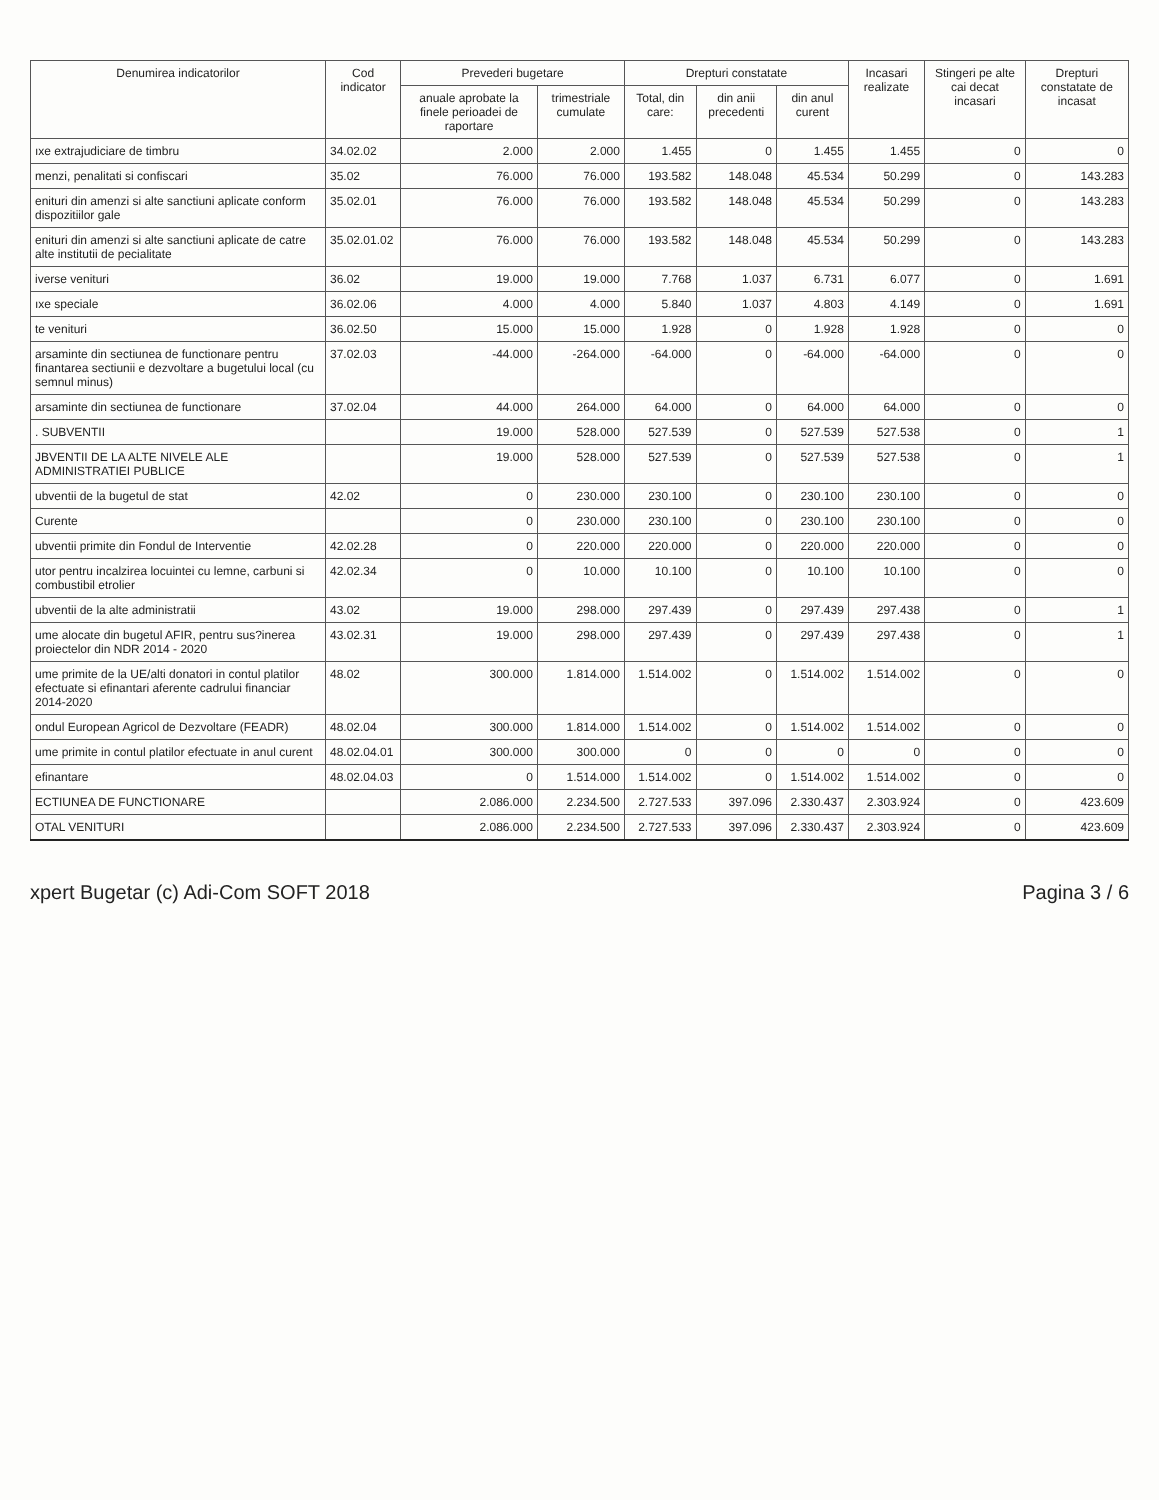| Denumirea indicatorilor | Cod indicator | Prevederi bugetare | | Drepturi constatate | | | Incasari realizate | Stingeri pe alte cai decat incasari | Drepturi constatate de incasat |
| --- | --- | --- | --- | --- | --- | --- | --- | --- | --- |
| | | anuale aprobate la finele perioadei de raportare | trimestriale cumulate | Total, din care: | din anii precedenti | din anul curent | | | |
| ıxe extrajudiciare de timbru | 34.02.02 | 2.000 | 2.000 | 1.455 | 0 | 1.455 | 1.455 | 0 | 0 |
| menzi, penalitati si confiscari | 35.02 | 76.000 | 76.000 | 193.582 | 148.048 | 45.534 | 50.299 | 0 | 143.283 |
| enituri din amenzi si alte sanctiuni aplicate conform dispozitiilor gale | 35.02.01 | 76.000 | 76.000 | 193.582 | 148.048 | 45.534 | 50.299 | 0 | 143.283 |
| enituri din amenzi si alte sanctiuni aplicate de catre alte institutii de pecialitate | 35.02.01.02 | 76.000 | 76.000 | 193.582 | 148.048 | 45.534 | 50.299 | 0 | 143.283 |
| iverse venituri | 36.02 | 19.000 | 19.000 | 7.768 | 1.037 | 6.731 | 6.077 | 0 | 1.691 |
| ıxe speciale | 36.02.06 | 4.000 | 4.000 | 5.840 | 1.037 | 4.803 | 4.149 | 0 | 1.691 |
| te venituri | 36.02.50 | 15.000 | 15.000 | 1.928 | 0 | 1.928 | 1.928 | 0 | 0 |
| arsaminte din sectiunea de functionare pentru finantarea sectiunii e dezvoltare a bugetului local (cu semnul minus) | 37.02.03 | -44.000 | -264.000 | -64.000 | 0 | -64.000 | -64.000 | 0 | 0 |
| arsaminte din sectiunea de functionare | 37.02.04 | 44.000 | 264.000 | 64.000 | 0 | 64.000 | 64.000 | 0 | 0 |
| . SUBVENTII | | 19.000 | 528.000 | 527.539 | 0 | 527.539 | 527.538 | 0 | 1 |
| JBVENTII DE LA ALTE NIVELE ALE ADMINISTRATIEI PUBLICE | | 19.000 | 528.000 | 527.539 | 0 | 527.539 | 527.538 | 0 | 1 |
| ubventii de la bugetul de stat | 42.02 | 0 | 230.000 | 230.100 | 0 | 230.100 | 230.100 | 0 | 0 |
| Curente | | 0 | 230.000 | 230.100 | 0 | 230.100 | 230.100 | 0 | 0 |
| ubventii primite din Fondul de Interventie | 42.02.28 | 0 | 220.000 | 220.000 | 0 | 220.000 | 220.000 | 0 | 0 |
| utor pentru incalzirea locuintei cu lemne, carbuni si combustibil etrolier | 42.02.34 | 0 | 10.000 | 10.100 | 0 | 10.100 | 10.100 | 0 | 0 |
| ubventii de la alte administratii | 43.02 | 19.000 | 298.000 | 297.439 | 0 | 297.439 | 297.438 | 0 | 1 |
| ume alocate din bugetul AFIR, pentru sus?inerea proiectelor din NDR 2014 - 2020 | 43.02.31 | 19.000 | 298.000 | 297.439 | 0 | 297.439 | 297.438 | 0 | 1 |
| ume primite de la UE/alti donatori in contul platilor efectuate si efinantari aferente cadrului financiar 2014-2020 | 48.02 | 300.000 | 1.814.000 | 1.514.002 | 0 | 1.514.002 | 1.514.002 | 0 | 0 |
| ondul European Agricol de Dezvoltare (FEADR) | 48.02.04 | 300.000 | 1.814.000 | 1.514.002 | 0 | 1.514.002 | 1.514.002 | 0 | 0 |
| ume primite in contul platilor efectuate in anul curent | 48.02.04.01 | 300.000 | 300.000 | 0 | 0 | 0 | 0 | 0 | 0 |
| efinantare | 48.02.04.03 | 0 | 1.514.000 | 1.514.002 | 0 | 1.514.002 | 1.514.002 | 0 | 0 |
| ECTIUNEA DE FUNCTIONARE | | 2.086.000 | 2.234.500 | 2.727.533 | 397.096 | 2.330.437 | 2.303.924 | 0 | 423.609 |
| OTAL VENITURI | | 2.086.000 | 2.234.500 | 2.727.533 | 397.096 | 2.330.437 | 2.303.924 | 0 | 423.609 |
xpert Bugetar (c) Adi-Com SOFT 2018 Pagina 3 / 6